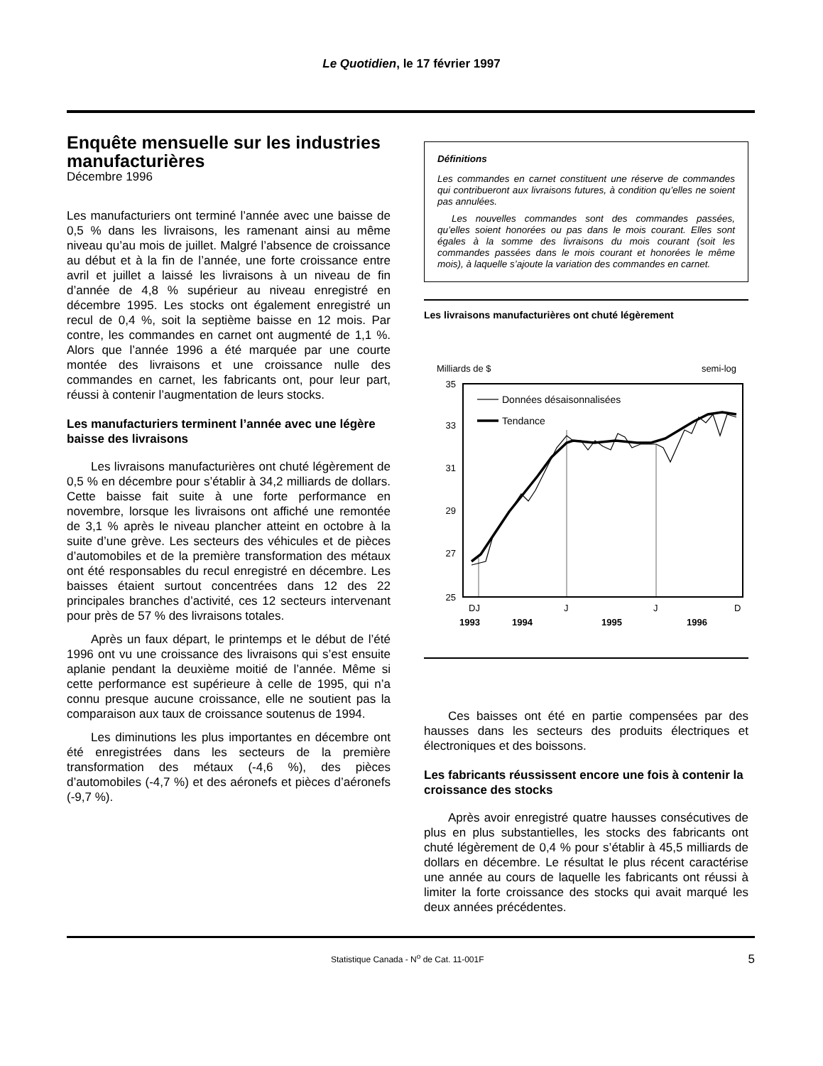Le Quotidien, le 17 février 1997
Enquête mensuelle sur les industries manufacturières
Décembre 1996
Les manufacturiers ont terminé l’année avec une baisse de 0,5 % dans les livraisons, les ramenant ainsi au même niveau qu’au mois de juillet. Malgré l’absence de croissance au début et à la fin de l’année, une forte croissance entre avril et juillet a laissé les livraisons à un niveau de fin d’année de 4,8 % supérieur au niveau enregistré en décembre 1995. Les stocks ont également enregistré un recul de 0,4 %, soit la septième baisse en 12 mois. Par contre, les commandes en carnet ont augmenté de 1,1 %. Alors que l’année 1996 a été marquée par une courte montée des livraisons et une croissance nulle des commandes en carnet, les fabricants ont, pour leur part, réussi à contenir l’augmentation de leurs stocks.
Les manufacturiers terminent l’année avec une légère baisse des livraisons
Les livraisons manufacturières ont chuté légèrement de 0,5 % en décembre pour s’établir à 34,2 milliards de dollars. Cette baisse fait suite à une forte performance en novembre, lorsque les livraisons ont affiché une remontée de 3,1 % après le niveau plancher atteint en octobre à la suite d’une grève. Les secteurs des véhicules et de pièces d’automobiles et de la première transformation des métaux ont été responsables du recul enregistré en décembre. Les baisses étaient surtout concentrées dans 12 des 22 principales branches d’activité, ces 12 secteurs intervenant pour près de 57 % des livraisons totales.
Après un faux départ, le printemps et le début de l’été 1996 ont vu une croissance des livraisons qui s’est ensuite aplanie pendant la deuxième moitié de l’année. Même si cette performance est supérieure à celle de 1995, qui n’a connu presque aucune croissance, elle ne soutient pas la comparaison aux taux de croissance soutenus de 1994.
Les diminutions les plus importantes en décembre ont été enregistrées dans les secteurs de la première transformation des métaux (-4,6 %), des pièces d’automobiles (-4,7 %) et des aéronefs et pièces d’aéronefs (-9,7 %).
Définitions
Les commandes en carnet constituent une réserve de commandes qui contribueront aux livraisons futures, à condition qu’elles ne soient pas annulées.
Les nouvelles commandes sont des commandes passées, qu’elles soient honorées ou pas dans le mois courant. Elles sont égales à la somme des livraisons du mois courant (soit les commandes passées dans le mois courant et honorées le même mois), à laquelle s’ajoute la variation des commandes en carnet.
Les livraisons manufacturières ont chuté légèrement
Milliards de $
semi-log
35
33
31
29
27
25
Données désaisonnalisées
Tendance
DJ
J
J
D
1993
1994
1995
1996
Ces baisses ont été en partie compensées par des hausses dans les secteurs des produits électriques et électroniques et des boissons.
Les fabricants réussissent encore une fois à contenir la croissance des stocks
Après avoir enregistré quatre hausses consécutives de plus en plus substantielles, les stocks des fabricants ont chuté légèrement de 0,4 % pour s’établir à 45,5 milliards de dollars en décembre. Le résultat le plus récent caractérise une année au cours de laquelle les fabricants ont réussi à limiter la forte croissance des stocks qui avait marqué les deux années précédentes.
Statistique Canada - N<sup>o</sup> de Cat. 11-001F 5